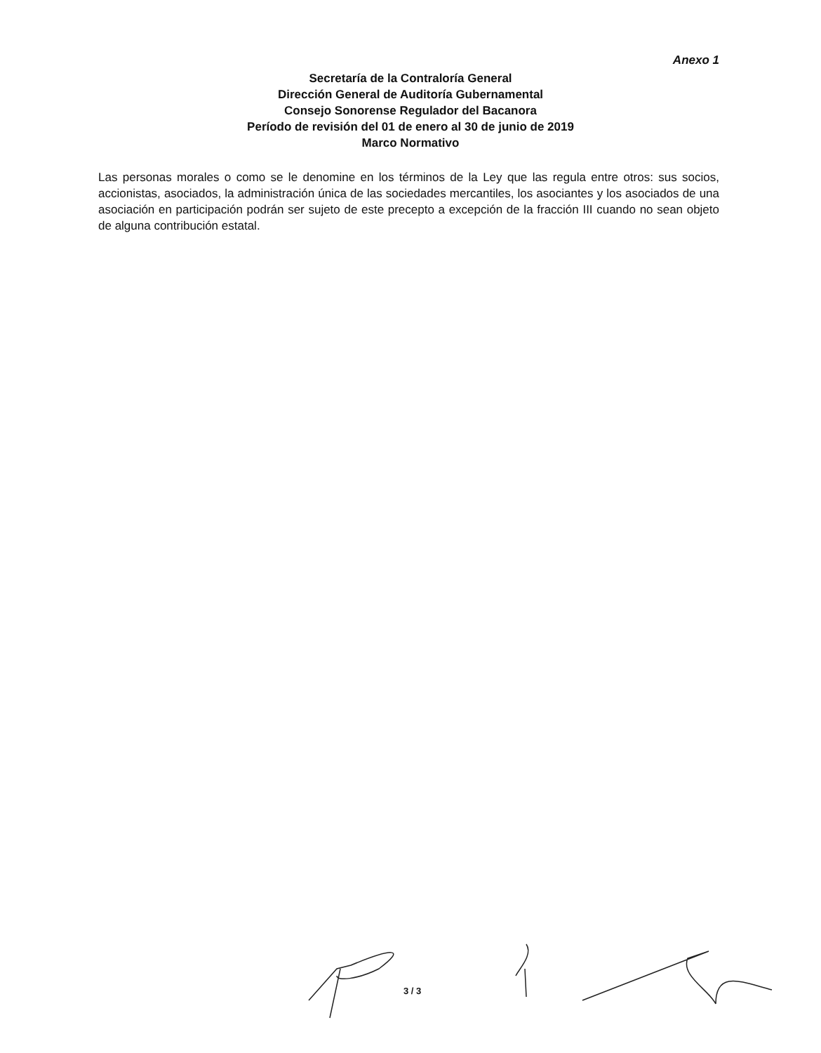Anexo 1
Secretaría de la Contraloría General
Dirección General de Auditoría Gubernamental
Consejo Sonorense Regulador del Bacanora
Período de revisión del 01 de enero al 30 de junio de 2019
Marco Normativo
Las personas morales o como se le denomine en los términos de la Ley que las regula entre otros: sus socios, accionistas, asociados, la administración única de las sociedades mercantiles, los asociantes y los asociados de una asociación en participación podrán ser sujeto de este precepto a excepción de la fracción III cuando no sean objeto de alguna contribución estatal.
3 / 3